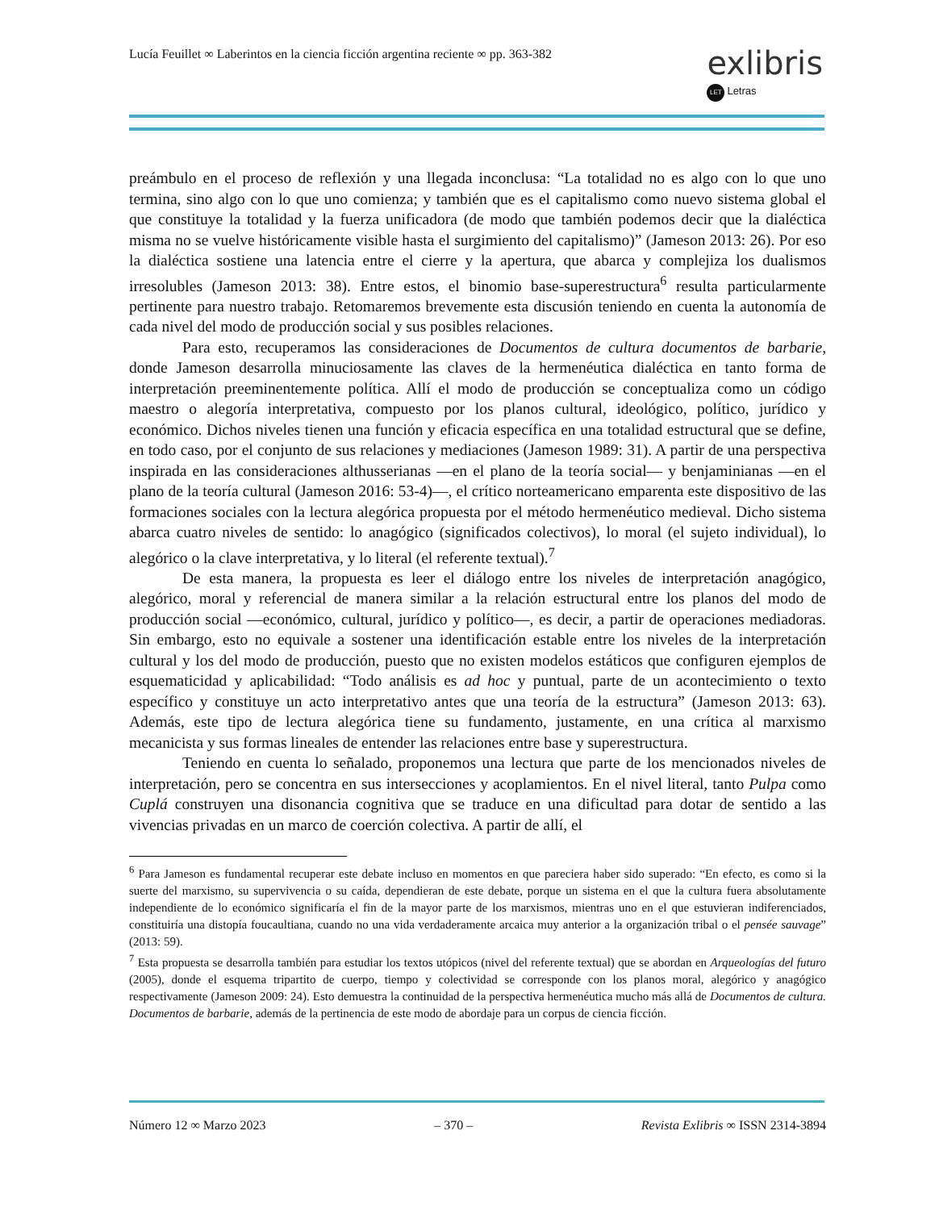Lucía Feuillet ∞ Laberintos en la ciencia ficción argentina reciente ∞ pp. 363-382
exlibris
LET Letras
preámbulo en el proceso de reflexión y una llegada inconclusa: “La totalidad no es algo con lo que uno termina, sino algo con lo que uno comienza; y también que es el capitalismo como nuevo sistema global el que constituye la totalidad y la fuerza unificadora (de modo que también podemos decir que la dialéctica misma no se vuelve históricamente visible hasta el surgimiento del capitalismo)” (Jameson 2013: 26). Por eso la dialéctica sostiene una latencia entre el cierre y la apertura, que abarca y complejiza los dualismos irresolubles (Jameson 2013: 38). Entre estos, el binomio base-superestructura<sup>6</sup> resulta particularmente pertinente para nuestro trabajo. Retomaremos brevemente esta discusión teniendo en cuenta la autonomía de cada nivel del modo de producción social y sus posibles relaciones.
Para esto, recuperamos las consideraciones de Documentos de cultura documentos de barbarie, donde Jameson desarrolla minuciosamente las claves de la hermenéutica dialéctica en tanto forma de interpretación preeminentemente política. Allí el modo de producción se conceptualiza como un código maestro o alegoría interpretativa, compuesto por los planos cultural, ideológico, político, jurídico y económico. Dichos niveles tienen una función y eficacia específica en una totalidad estructural que se define, en todo caso, por el conjunto de sus relaciones y mediaciones (Jameson 1989: 31). A partir de una perspectiva inspirada en las consideraciones althusserianas —en el plano de la teoría social— y benjaminianas —en el plano de la teoría cultural (Jameson 2016: 53-4)—, el crítico norteamericano emparenta este dispositivo de las formaciones sociales con la lectura alegórica propuesta por el método hermenéutico medieval. Dicho sistema abarca cuatro niveles de sentido: lo anagógico (significados colectivos), lo moral (el sujeto individual), lo alegórico o la clave interpretativa, y lo literal (el referente textual).<sup>7</sup>
De esta manera, la propuesta es leer el diálogo entre los niveles de interpretación anagógico, alegórico, moral y referencial de manera similar a la relación estructural entre los planos del modo de producción social —económico, cultural, jurídico y político—, es decir, a partir de operaciones mediadoras. Sin embargo, esto no equivale a sostener una identificación estable entre los niveles de la interpretación cultural y los del modo de producción, puesto que no existen modelos estáticos que configuren ejemplos de esquematicidad y aplicabilidad: “Todo análisis es ad hoc y puntual, parte de un acontecimiento o texto específico y constituye un acto interpretativo antes que una teoría de la estructura” (Jameson 2013: 63). Además, este tipo de lectura alegórica tiene su fundamento, justamente, en una crítica al marxismo mecanicista y sus formas lineales de entender las relaciones entre base y superestructura.
Teniendo en cuenta lo señalado, proponemos una lectura que parte de los mencionados niveles de interpretación, pero se concentra en sus intersecciones y acoplamientos. En el nivel literal, tanto Pulpa como Cuplá construyen una disonancia cognitiva que se traduce en una dificultad para dotar de sentido a las vivencias privadas en un marco de coerción colectiva. A partir de allí, el
<sup>6</sup> Para Jameson es fundamental recuperar este debate incluso en momentos en que pareciera haber sido superado: “En efecto, es como si la suerte del marxismo, su supervivencia o su caída, dependieran de este debate, porque un sistema en el que la cultura fuera absolutamente independiente de lo económico significaría el fin de la mayor parte de los marxismos, mientras uno en el que estuvieran indiferenciados, constituiría una distopía foucaultiana, cuando no una vida verdaderamente arcaica muy anterior a la organización tribal o el pensée sauvage” (2013: 59).
<sup>7</sup> Esta propuesta se desarrolla también para estudiar los textos utópicos (nivel del referente textual) que se abordan en Arqueologías del futuro (2005), donde el esquema tripartito de cuerpo, tiempo y colectividad se corresponde con los planos moral, alegórico y anagógico respectivamente (Jameson 2009: 24). Esto demuestra la continuidad de la perspectiva hermenéutica mucho más allá de Documentos de cultura. Documentos de barbarie, además de la pertinencia de este modo de abordaje para un corpus de ciencia ficción.
Número 12 ∞ Marzo 2023 – 370 – Revista Exlibris ∞ ISSN 2314-3894